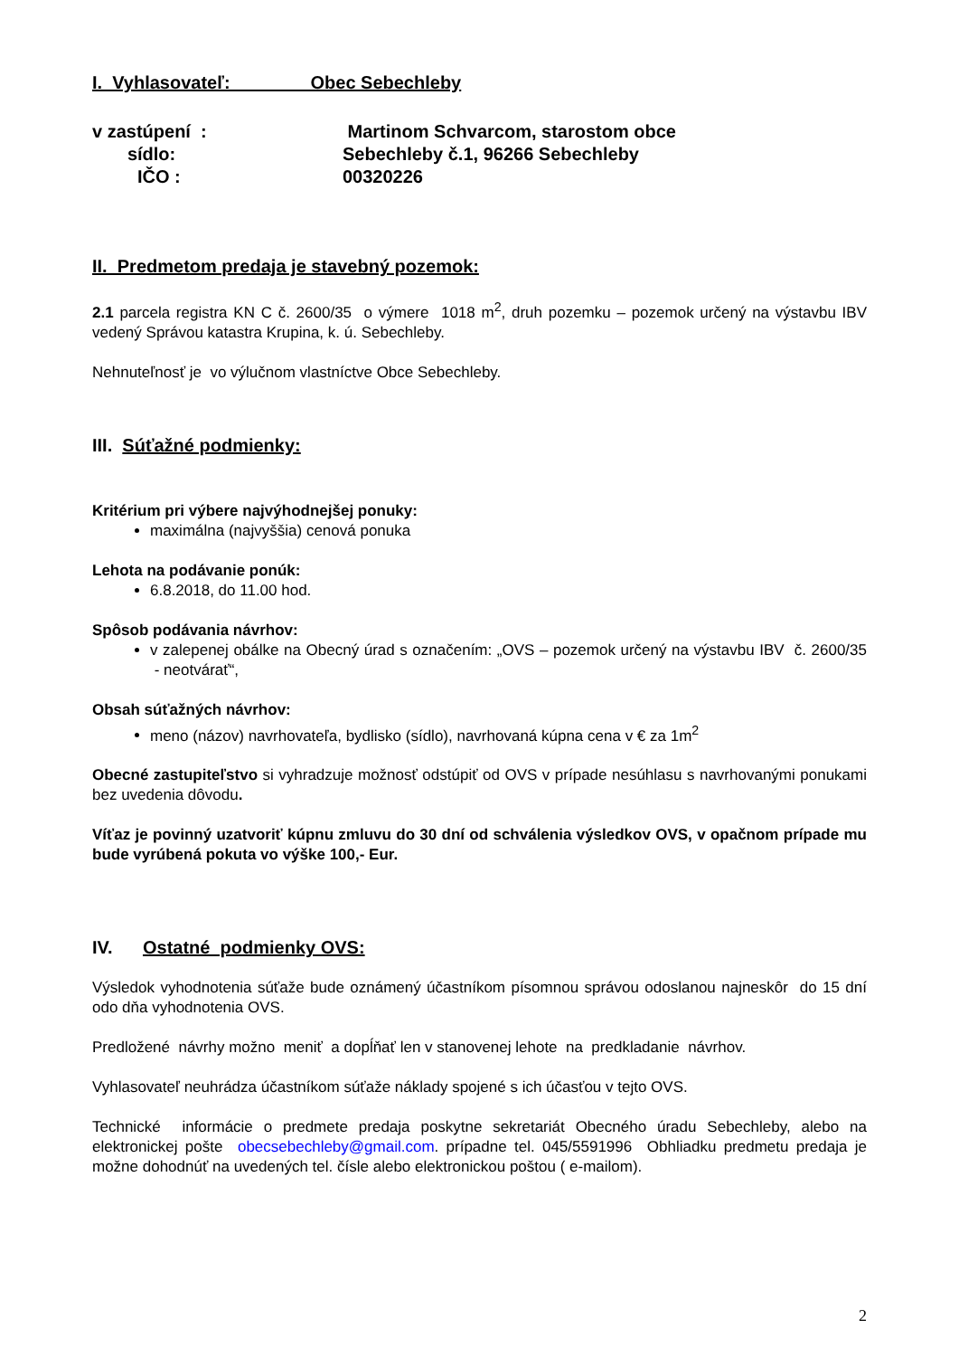I. Vyhlasovateľ: Obec Sebechleby
v zastúpení : Martinom Schvarcom, starostom obce
sídlo: Sebechleby č.1, 96266 Sebechleby
IČO : 00320226
II. Predmetom predaja je stavebný pozemok:
2.1 parcela registra KN C č. 2600/35 o výmere 1018 m<sup>2</sup>, druh pozemku – pozemok určený na výstavbu IBV vedený Správou katastra Krupina, k. ú. Sebechleby.
Nehnuteľnosť je vo výlučnom vlastníctve Obce Sebechleby.
III. Súťažné podmienky:
Kritérium pri výbere najvýhodnejšej ponuky:
maximálna (najvyššia) cenová ponuka
Lehota na podávanie ponúk:
6.8.2018, do 11.00 hod.
Spôsob podávania návrhov:
v zalepenej obálke na Obecný úrad s označením: „OVS – pozemok určený na výstavbu IBV č. 2600/35 - neotvárať“,
Obsah súťažných návrhov:
meno (názov) navrhovateľa, bydlisko (sídlo), navrhovaná kúpna cena v € za 1m<sup>2</sup>
Obecné zastupiteľstvo si vyhradzuje možnosť odstúpiť od OVS v prípade nesúhlasu s navrhovanými ponukami bez uvedenia dôvodu.
Víťaz je povinný uzatvoriť kúpnu zmluvu do 30 dní od schválenia výsledkov OVS, v opačnom prípade mu bude vyrúbená pokuta vo výške 100,- Eur.
IV. Ostatné podmienky OVS:
Výsledok vyhodnotenia súťaže bude oznámený účastníkom písomnou správou odoslanou najneskôr do 15 dní odo dňa vyhodnotenia OVS.
Predložené návrhy možno meniť a dopĺňať len v stanovenej lehote na predkladanie návrhov.
Vyhlasovateľ neuhrádza účastníkom súťaže náklady spojené s ich účasťou v tejto OVS.
Technické informácie o predmete predaja poskytne sekretariát Obecného úradu Sebechleby, alebo na elektronickej pošte obecsebechleby@gmail.com. prípadne tel. 045/5591996 Obhliadku predmetu predaja je možne dohodnúť na uvedených tel. čísle alebo elektronickou poštou ( e-mailom).
2